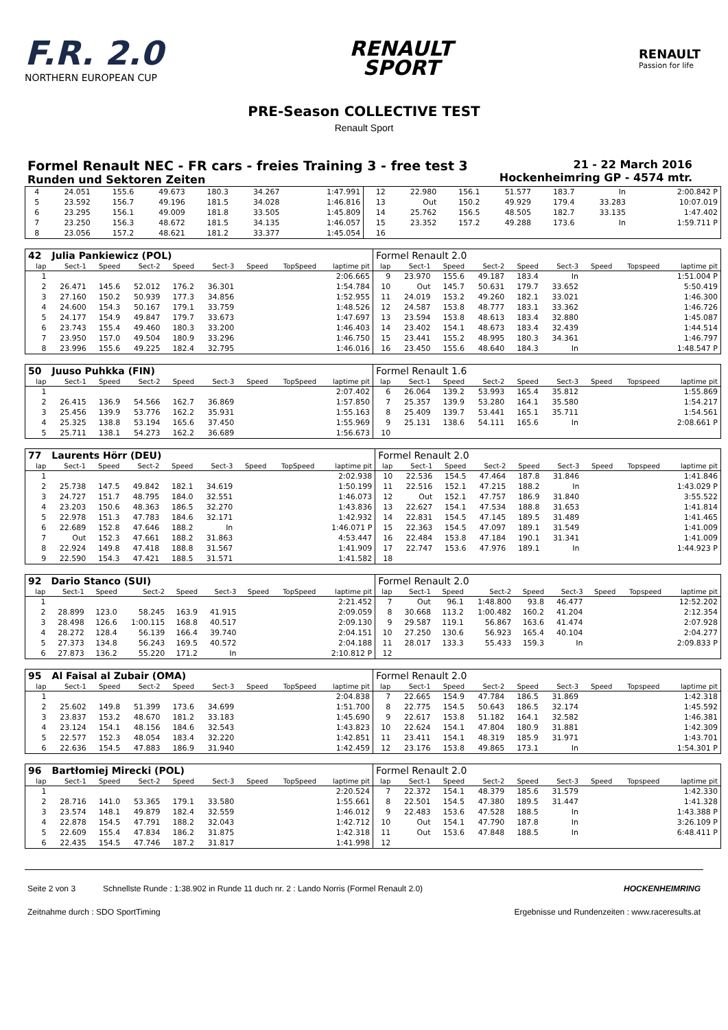F.R. 2.0
NORTHERN EUROPEAN CUP
RENAULT
SPORT
RENAULT
Passion for life
PRE-Season COLLECTIVE TEST
Renault Sport
Formel Renault NEC - FR cars - freies Training 3 - free test 3
Runden und Sektoren Zeiten
21 - 22 March 2016
Hockenheimring GP - 4574 mtr.
| 4 | 24.051 | 155.6 | 49.673 | 180.3 | 34.267 | | | 1:47.991 | 12 | 22.980 | 156.1 | 51.577 | 183.7 | In | | | 2:00.842 P |
| 5 | 23.592 | 156.7 | 49.196 | 181.5 | 34.028 | | | 1:46.816 | 13 | Out | 150.2 | 49.929 | 179.4 | 33.283 | | | 10:07.019 |
| 6 | 23.295 | 156.1 | 49.009 | 181.8 | 33.505 | | | 1:45.809 | 14 | 25.762 | 156.5 | 48.505 | 182.7 | 33.135 | | | 1:47.402 |
| 7 | 23.250 | 156.3 | 48.672 | 181.5 | 34.135 | | | 1:46.057 | 15 | 23.352 | 157.2 | 49.288 | 173.6 | In | | | 1:59.711 P |
| 8 | 23.056 | 157.2 | 48.621 | 181.2 | 33.377 | | | 1:45.054 | 16 | | | | | | | | |
| 42 | Julia Pankiewicz (POL) | | | | | | | | Formel Renault 2.0 | | | | | | | | |
| lap | Sect-1 | Speed | Sect-2 | Speed | Sect-3 | Speed | TopSpeed | laptime pit | lap | Sect-1 | Speed | Sect-2 | Speed | Sect-3 | Speed | Topspeed | laptime pit |
| 1 | | | | | | | | 2:06.665 | 9 | 23.970 | 155.6 | 49.187 | 183.4 | In | | | 1:51.004 P |
| 2 | 26.471 | 145.6 | 52.012 | 176.2 | 36.301 | | | 1:54.784 | 10 | Out | 145.7 | 50.631 | 179.7 | 33.652 | | | 5:50.419 |
| 3 | 27.160 | 150.2 | 50.939 | 177.3 | 34.856 | | | 1:52.955 | 11 | 24.019 | 153.2 | 49.260 | 182.1 | 33.021 | | | 1:46.300 |
| 4 | 24.600 | 154.3 | 50.167 | 179.1 | 33.759 | | | 1:48.526 | 12 | 24.587 | 153.8 | 48.777 | 183.1 | 33.362 | | | 1:46.726 |
| 5 | 24.177 | 154.9 | 49.847 | 179.7 | 33.673 | | | 1:47.697 | 13 | 23.594 | 153.8 | 48.613 | 183.4 | 32.880 | | | 1:45.087 |
| 6 | 23.743 | 155.4 | 49.460 | 180.3 | 33.200 | | | 1:46.403 | 14 | 23.402 | 154.1 | 48.673 | 183.4 | 32.439 | | | 1:44.514 |
| 7 | 23.950 | 157.0 | 49.504 | 180.9 | 33.296 | | | 1:46.750 | 15 | 23.441 | 155.2 | 48.995 | 180.3 | 34.361 | | | 1:46.797 |
| 8 | 23.996 | 155.6 | 49.225 | 182.4 | 32.795 | | | 1:46.016 | 16 | 23.450 | 155.6 | 48.640 | 184.3 | In | | | 1:48.547 P |
| 50 | Juuso Puhkka (FIN) | | | | | | | | Formel Renault 1.6 | | | | | | | | |
| lap | Sect-1 | Speed | Sect-2 | Speed | Sect-3 | Speed | TopSpeed | laptime pit | lap | Sect-1 | Speed | Sect-2 | Speed | Sect-3 | Speed | Topspeed | laptime pit |
| 1 | | | | | | | | 2:07.402 | 6 | 26.064 | 139.2 | 53.993 | 165.4 | 35.812 | | | 1:55.869 |
| 2 | 26.415 | 136.9 | 54.566 | 162.7 | 36.869 | | | 1:57.850 | 7 | 25.357 | 139.9 | 53.280 | 164.1 | 35.580 | | | 1:54.217 |
| 3 | 25.456 | 139.9 | 53.776 | 162.2 | 35.931 | | | 1:55.163 | 8 | 25.409 | 139.7 | 53.441 | 165.1 | 35.711 | | | 1:54.561 |
| 4 | 25.325 | 138.8 | 53.194 | 165.6 | 37.450 | | | 1:55.969 | 9 | 25.131 | 138.6 | 54.111 | 165.6 | In | | | 2:08.661 P |
| 5 | 25.711 | 138.1 | 54.273 | 162.2 | 36.689 | | | 1:56.673 | 10 | | | | | | | | |
| 77 | Laurents Hörr (DEU) | | | | | | | | Formel Renault 2.0 | | | | | | | | |
| lap | Sect-1 | Speed | Sect-2 | Speed | Sect-3 | Speed | TopSpeed | laptime pit | lap | Sect-1 | Speed | Sect-2 | Speed | Sect-3 | Speed | Topspeed | laptime pit |
| 1 | | | | | | | | 2:02.938 | 10 | 22.536 | 154.5 | 47.464 | 187.8 | 31.846 | | | 1:41.846 |
| 2 | 25.738 | 147.5 | 49.842 | 182.1 | 34.619 | | | 1:50.199 | 11 | 22.516 | 152.1 | 47.215 | 188.2 | In | | | 1:43.029 P |
| 3 | 24.727 | 151.7 | 48.795 | 184.0 | 32.551 | | | 1:46.073 | 12 | Out | 152.1 | 47.757 | 186.9 | 31.840 | | | 3:55.522 |
| 4 | 23.203 | 150.6 | 48.363 | 186.5 | 32.270 | | | 1:43.836 | 13 | 22.627 | 154.1 | 47.534 | 188.8 | 31.653 | | | 1:41.814 |
| 5 | 22.978 | 151.3 | 47.783 | 184.6 | 32.171 | | | 1:42.932 | 14 | 22.831 | 154.5 | 47.145 | 189.5 | 31.489 | | | 1:41.465 |
| 6 | 22.689 | 152.8 | 47.646 | 188.2 | In | | | 1:46.071 P | 15 | 22.363 | 154.5 | 47.097 | 189.1 | 31.549 | | | 1:41.009 |
| 7 | Out | 152.3 | 47.661 | 188.2 | 31.863 | | | 4:53.447 | 16 | 22.484 | 153.8 | 47.184 | 190.1 | 31.341 | | | 1:41.009 |
| 8 | 22.924 | 149.8 | 47.418 | 188.8 | 31.567 | | | 1:41.909 | 17 | 22.747 | 153.6 | 47.976 | 189.1 | In | | | 1:44.923 P |
| 9 | 22.590 | 154.3 | 47.421 | 188.5 | 31.571 | | | 1:41.582 | 18 | | | | | | | | |
| 92 | Dario Stanco (SUI) | | | | | | | | Formel Renault 2.0 | | | | | | | | |
| lap | Sect-1 | Speed | Sect-2 | Speed | Sect-3 | Speed | TopSpeed | laptime pit | lap | Sect-1 | Speed | Sect-2 | Speed | Sect-3 | Speed | Topspeed | laptime pit |
| 1 | | | | | | | | 2:21.452 | 7 | Out | 96.1 | 1:48.800 | 93.8 | 46.477 | | | 12:52.202 |
| 2 | 28.899 | 123.0 | 58.245 | 163.9 | 41.915 | | | 2:09.059 | 8 | 30.668 | 113.2 | 1:00.482 | 160.2 | 41.204 | | | 2:12.354 |
| 3 | 28.498 | 126.6 | 1:00.115 | 168.8 | 40.517 | | | 2:09.130 | 9 | 29.587 | 119.1 | 56.867 | 163.6 | 41.474 | | | 2:07.928 |
| 4 | 28.272 | 128.4 | 56.139 | 166.4 | 39.740 | | | 2:04.151 | 10 | 27.250 | 130.6 | 56.923 | 165.4 | 40.104 | | | 2:04.277 |
| 5 | 27.373 | 134.8 | 56.243 | 169.5 | 40.572 | | | 2:04.188 | 11 | 28.017 | 133.3 | 55.433 | 159.3 | In | | | 2:09.833 P |
| 6 | 27.873 | 136.2 | 55.220 | 171.2 | In | | | 2:10.812 P | 12 | | | | | | | | |
| 95 | Al Faisal al Zubair (OMA) | | | | | | | | Formel Renault 2.0 | | | | | | | | |
| lap | Sect-1 | Speed | Sect-2 | Speed | Sect-3 | Speed | TopSpeed | laptime pit | lap | Sect-1 | Speed | Sect-2 | Speed | Sect-3 | Speed | Topspeed | laptime pit |
| 1 | | | | | | | | 2:04.838 | 7 | 22.665 | 154.9 | 47.784 | 186.5 | 31.869 | | | 1:42.318 |
| 2 | 25.602 | 149.8 | 51.399 | 173.6 | 34.699 | | | 1:51.700 | 8 | 22.775 | 154.5 | 50.643 | 186.5 | 32.174 | | | 1:45.592 |
| 3 | 23.837 | 153.2 | 48.670 | 181.2 | 33.183 | | | 1:45.690 | 9 | 22.617 | 153.8 | 51.182 | 164.1 | 32.582 | | | 1:46.381 |
| 4 | 23.124 | 154.1 | 48.156 | 184.6 | 32.543 | | | 1:43.823 | 10 | 22.624 | 154.1 | 47.804 | 180.9 | 31.881 | | | 1:42.309 |
| 5 | 22.577 | 152.3 | 48.054 | 183.4 | 32.220 | | | 1:42.851 | 11 | 23.411 | 154.1 | 48.319 | 185.9 | 31.971 | | | 1:43.701 |
| 6 | 22.636 | 154.5 | 47.883 | 186.9 | 31.940 | | | 1:42.459 | 12 | 23.176 | 153.8 | 49.865 | 173.1 | In | | | 1:54.301 P |
| 96 | Bartłomiej Mirecki (POL) | | | | | | | | Formel Renault 2.0 | | | | | | | | |
| lap | Sect-1 | Speed | Sect-2 | Speed | Sect-3 | Speed | TopSpeed | laptime pit | lap | Sect-1 | Speed | Sect-2 | Speed | Sect-3 | Speed | Topspeed | laptime pit |
| 1 | | | | | | | | 2:20.524 | 7 | 22.372 | 154.1 | 48.379 | 185.6 | 31.579 | | | 1:42.330 |
| 2 | 28.716 | 141.0 | 53.365 | 179.1 | 33.580 | | | 1:55.661 | 8 | 22.501 | 154.5 | 47.380 | 189.5 | 31.447 | | | 1:41.328 |
| 3 | 23.574 | 148.1 | 49.879 | 182.4 | 32.559 | | | 1:46.012 | 9 | 22.483 | 153.6 | 47.528 | 188.5 | In | | | 1:43.388 P |
| 4 | 22.878 | 154.5 | 47.791 | 188.2 | 32.043 | | | 1:42.712 | 10 | Out | 154.1 | 47.790 | 187.8 | In | | | 3:26.109 P |
| 5 | 22.609 | 155.4 | 47.834 | 186.2 | 31.875 | | | 1:42.318 | 11 | Out | 153.6 | 47.848 | 188.5 | In | | | 6:48.411 P |
| 6 | 22.435 | 154.5 | 47.746 | 187.2 | 31.817 | | | 1:41.998 | 12 | | | | | | | | |
Seite 2 von 3 Schnellste Runde : 1:38.902 in Runde 11 duch nr. 2 : Lando Norris (Formel Renault 2.0) HOCKENHEIMRING
Zeitnahme durch : SDO SportTiming Ergebnisse und Rundenzeiten : www.raceresults.at